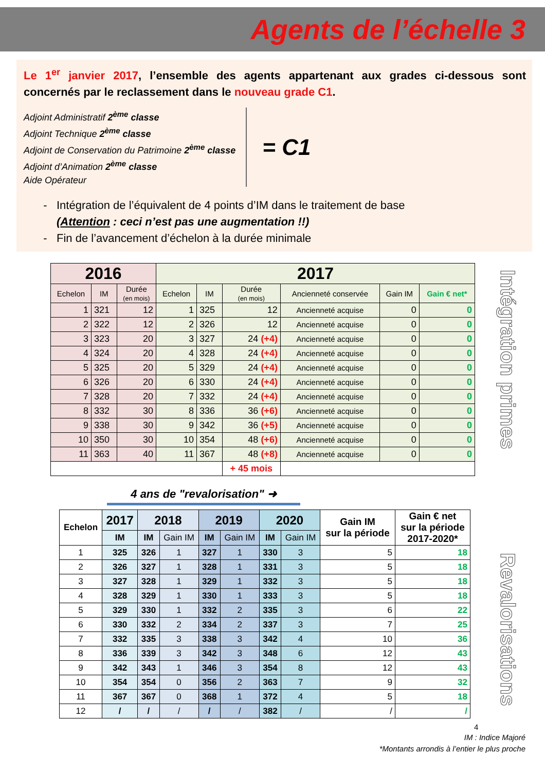Agents de l’échelle 3
Le 1<sup>er</sup> janvier 2017, l’ensemble des agents appartenant aux grades ci-dessous sont concernés par le reclassement dans le nouveau grade C1.
Adjoint Administratif 2<sup>ème</sup> classe
Adjoint Technique 2<sup>ème</sup> classe
Adjoint de Conservation du Patrimoine 2<sup>ème</sup> classe
Adjoint d’Animation 2<sup>ème</sup> classe
Aide Opérateur
= C1
Intégration de l’équivalent de 4 points d’IM dans le traitement de base
(Attention : ceci n’est pas une augmentation !!)
Fin de l’avancement d’échelon à la durée minimale
Intégration primes
| 2016 | | | 2017 | | | | | |
| --- | --- | --- | --- | --- | --- | --- | --- | --- |
| Echelon | IM | Durée (en mois) | Echelon | IM | Durée (en mois) | Ancienneté conservée | Gain IM | Gain € net* |
| 1 | 321 | 12 | 1 | 325 | 12 | Ancienneté acquise | 0 | 0 |
| 2 | 322 | 12 | 2 | 326 | 12 | Ancienneté acquise | 0 | 0 |
| 3 | 323 | 20 | 3 | 327 | 24 (+4) | Ancienneté acquise | 0 | 0 |
| 4 | 324 | 20 | 4 | 328 | 24 (+4) | Ancienneté acquise | 0 | 0 |
| 5 | 325 | 20 | 5 | 329 | 24 (+4) | Ancienneté acquise | 0 | 0 |
| 6 | 326 | 20 | 6 | 330 | 24 (+4) | Ancienneté acquise | 0 | 0 |
| 7 | 328 | 20 | 7 | 332 | 24 (+4) | Ancienneté acquise | 0 | 0 |
| 8 | 332 | 30 | 8 | 336 | 36 (+6) | Ancienneté acquise | 0 | 0 |
| 9 | 338 | 30 | 9 | 342 | 36 (+5) | Ancienneté acquise | 0 | 0 |
| 10 | 350 | 30 | 10 | 354 | 48 (+6) | Ancienneté acquise | 0 | 0 |
| 11 | 363 | 40 | 11 | 367 | 48 (+8) | Ancienneté acquise | 0 | 0 |
| | | | | | + 45 mois | | | |
4 ans de "revalorisation" ➜
Revalorisations
| Echelon | 2017 | 2018 | | 2019 | | 2020 | | Gain IM sur la période | Gain € net sur la période 2017-2020* |
| --- | --- | --- | --- | --- | --- | --- | --- | --- | --- |
| | IM | IM | Gain IM | IM | Gain IM | IM | Gain IM | | |
| 1 | 325 | 326 | 1 | 327 | 1 | 330 | 3 | 5 | 18 |
| 2 | 326 | 327 | 1 | 328 | 1 | 331 | 3 | 5 | 18 |
| 3 | 327 | 328 | 1 | 329 | 1 | 332 | 3 | 5 | 18 |
| 4 | 328 | 329 | 1 | 330 | 1 | 333 | 3 | 5 | 18 |
| 5 | 329 | 330 | 1 | 332 | 2 | 335 | 3 | 6 | 22 |
| 6 | 330 | 332 | 2 | 334 | 2 | 337 | 3 | 7 | 25 |
| 7 | 332 | 335 | 3 | 338 | 3 | 342 | 4 | 10 | 36 |
| 8 | 336 | 339 | 3 | 342 | 3 | 348 | 6 | 12 | 43 |
| 9 | 342 | 343 | 1 | 346 | 3 | 354 | 8 | 12 | 43 |
| 10 | 354 | 354 | 0 | 356 | 2 | 363 | 7 | 9 | 32 |
| 11 | 367 | 367 | 0 | 368 | 1 | 372 | 4 | 5 | 18 |
| 12 | / | / | / | / | / | 382 | / | / | / |
4
IM : Indice Majoré
*Montants arrondis à l’entier le plus proche